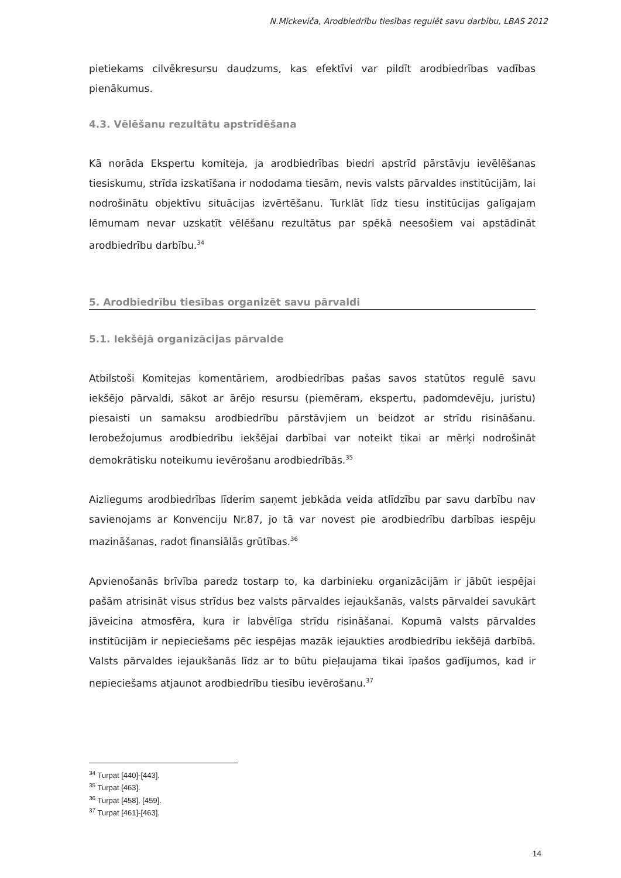N.Mickeviča, Arodbiedrību tiesības regulēt savu darbību, LBAS 2012
pietiekams cilvēkresursu daudzums, kas efektīvi var pildīt arodbiedrības vadības pienākumus.
4.3. Vēlēšanu rezultātu apstrīdēšana
Kā norāda Ekspertu komiteja, ja arodbiedrības biedri apstrīd pārstāvju ievēlēšanas tiesiskumu, strīda izskatīšana ir nododama tiesām, nevis valsts pārvaldes institūcijām, lai nodrošinātu objektīvu situācijas izvērtēšanu. Turklāt līdz tiesu institūcijas galīgajam lēmumam nevar uzskatīt vēlēšanu rezultātus par spēkā neesošiem vai apstādināt arodbiedrību darbību.<sup>34</sup>
5. Arodbiedrību tiesības organizēt savu pārvaldi
5.1. Iekšējā organizācijas pārvalde
Atbilstoši Komitejas komentāriem, arodbiedrības pašas savos statūtos regulē savu iekšējo pārvaldi, sākot ar ārējo resursu (piemēram, ekspertu, padomdevēju, juristu) piesaisti un samaksu arodbiedrību pārstāvjiem un beidzot ar strīdu risināšanu. Ierobežojumus arodbiedrību iekšējai darbībai var noteikt tikai ar mērķi nodrošināt demokrātisku noteikumu ievērošanu arodbiedrībās.<sup>35</sup>
Aizliegums arodbiedrības līderim saņemt jebkāda veida atlīdzību par savu darbību nav savienojams ar Konvenciju Nr.87, jo tā var novest pie arodbiedrību darbības iespēju mazināšanas, radot finansiālās grūtības.<sup>36</sup>
Apvienošanās brīvība paredz tostarp to, ka darbinieku organizācijām ir jābūt iespējai pašām atrisināt visus strīdus bez valsts pārvaldes iejaukšanās, valsts pārvaldei savukārt jāveicina atmosfēra, kura ir labvēlīga strīdu risināšanai. Kopumā valsts pārvaldes institūcijām ir nepieciešams pēc iespējas mazāk iejaukties arodbiedrību iekšējā darbībā. Valsts pārvaldes iejaukšanās līdz ar to būtu pieļaujama tikai īpašos gadījumos, kad ir nepieciešams atjaunot arodbiedrību tiesību ievērošanu.<sup>37</sup>
<sup>34</sup> Turpat [440]-[443].
<sup>35</sup> Turpat [463].
<sup>36</sup> Turpat [458], [459].
<sup>37</sup> Turpat [461]-[463].
14